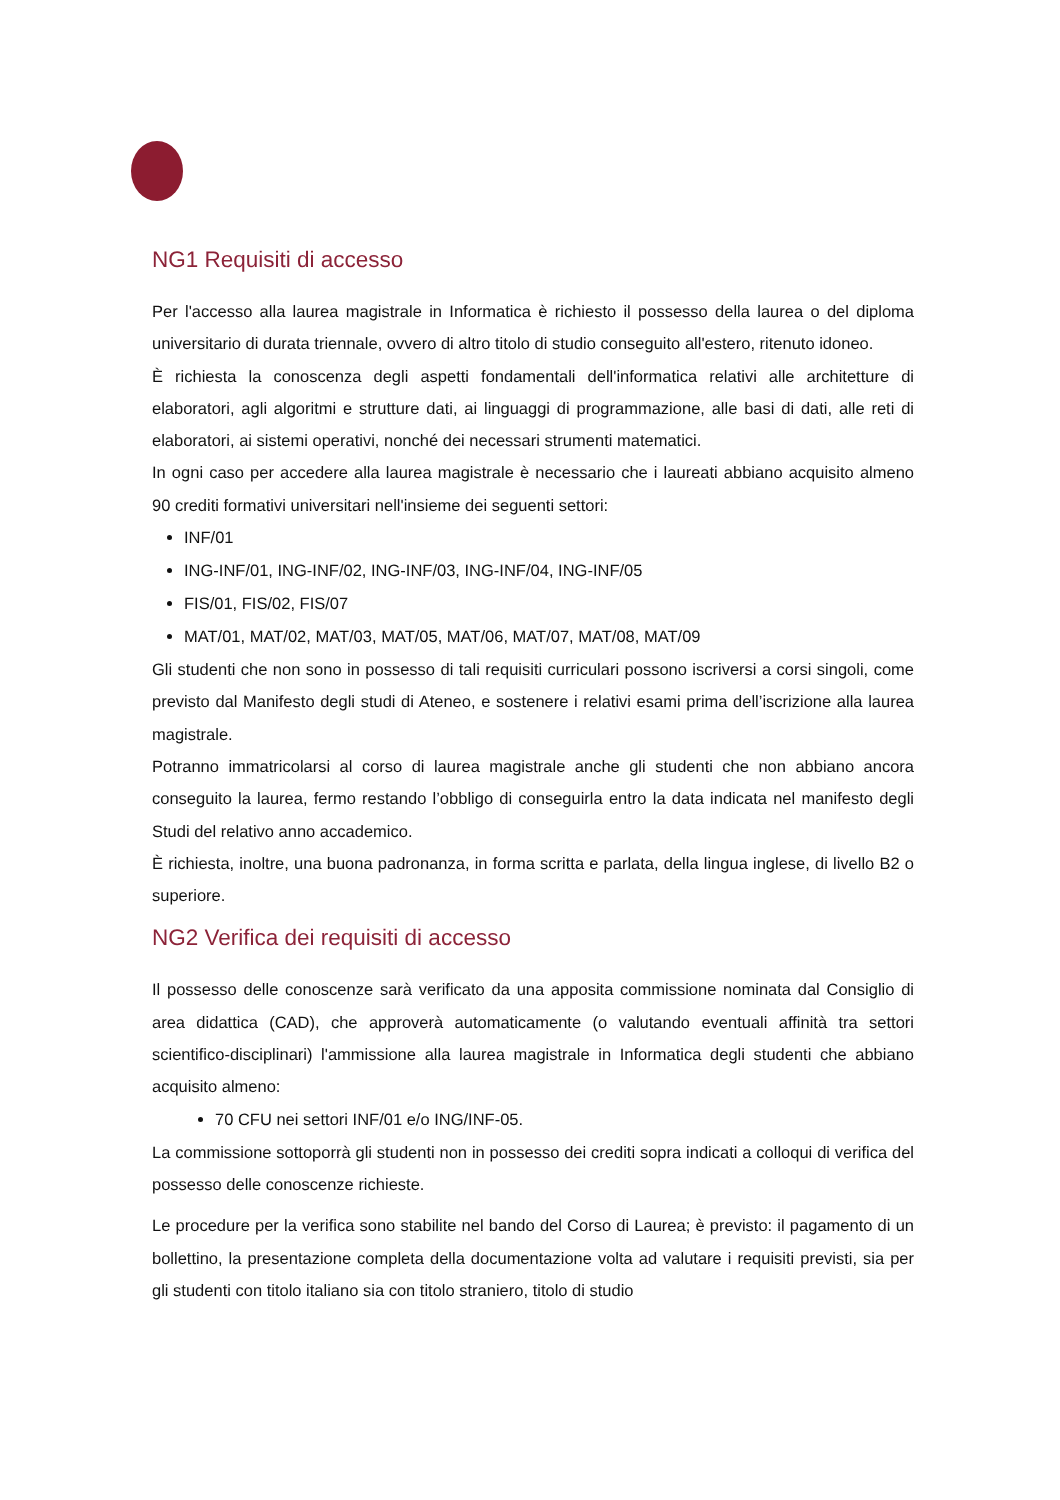NG1 Requisiti di accesso
Per l'accesso alla laurea magistrale in Informatica è richiesto il possesso della laurea o del diploma universitario di durata triennale, ovvero di altro titolo di studio conseguito all'estero, ritenuto idoneo.
È richiesta la conoscenza degli aspetti fondamentali dell'informatica relativi alle architetture di elaboratori, agli algoritmi e strutture dati, ai linguaggi di programmazione, alle basi di dati, alle reti di elaboratori, ai sistemi operativi, nonché dei necessari strumenti matematici.
In ogni caso per accedere alla laurea magistrale è necessario che i laureati abbiano acquisito almeno 90 crediti formativi universitari nell'insieme dei seguenti settori:
INF/01
ING-INF/01, ING-INF/02, ING-INF/03, ING-INF/04, ING-INF/05
FIS/01, FIS/02, FIS/07
MAT/01, MAT/02, MAT/03, MAT/05, MAT/06, MAT/07, MAT/08, MAT/09
Gli studenti che non sono in possesso di tali requisiti curriculari possono iscriversi a corsi singoli, come previsto dal Manifesto degli studi di Ateneo, e sostenere i relativi esami prima dell’iscrizione alla laurea magistrale.
Potranno immatricolarsi al corso di laurea magistrale anche gli studenti che non abbiano ancora conseguito la laurea, fermo restando l’obbligo di conseguirla entro la data indicata nel manifesto degli Studi del relativo anno accademico.
È richiesta, inoltre, una buona padronanza, in forma scritta e parlata, della lingua inglese, di livello B2 o superiore.
NG2 Verifica dei requisiti di accesso
Il possesso delle conoscenze sarà verificato da una apposita commissione nominata dal Consiglio di area didattica (CAD), che approverà automaticamente (o valutando eventuali affinità tra settori scientifico-disciplinari) l'ammissione alla laurea magistrale in Informatica degli studenti che abbiano acquisito almeno:
70 CFU nei settori INF/01 e/o ING/INF-05.
La commissione sottoporrà gli studenti non in possesso dei crediti sopra indicati a colloqui di verifica del possesso delle conoscenze richieste.
Le procedure per la verifica sono stabilite nel bando del Corso di Laurea; è previsto: il pagamento di un bollettino, la presentazione completa della documentazione volta ad valutare i requisiti previsti, sia per gli studenti con titolo italiano sia con titolo straniero, titolo di studio